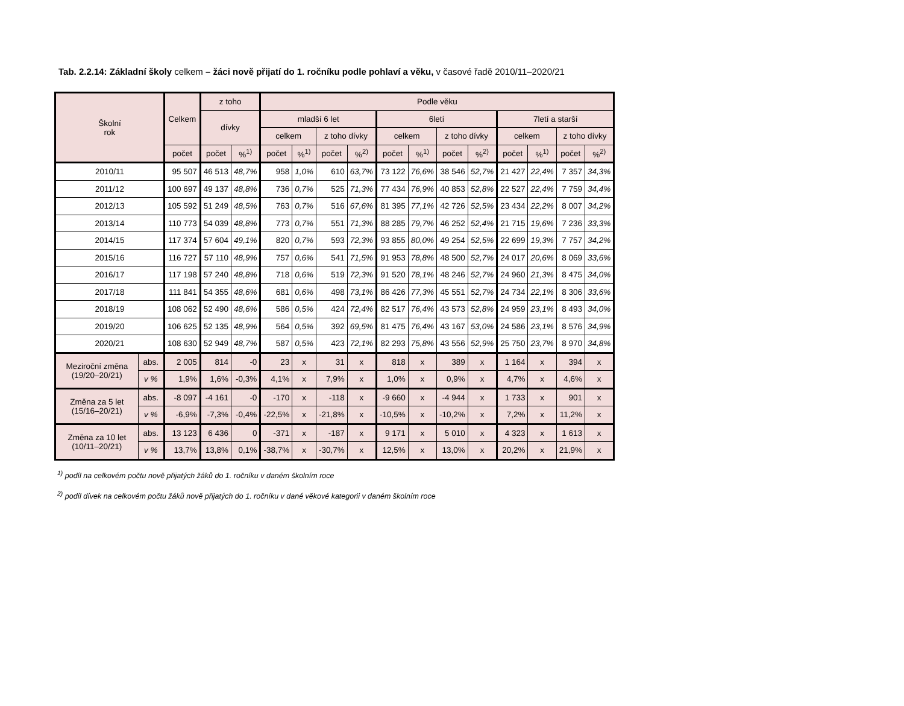Tab. 2.2.14: Základní školy celkem – žáci nově přijatí do 1. ročníku podle pohlaví a věku, v časové řadě 2010/11–2020/21
| Školní rok | | Celkem | z toho | | Podle věku | | | | | | | | | | | |
| --- | --- | --- | --- | --- | --- | --- | --- | --- | --- | --- | --- | --- | --- | --- | --- | --- |
| | | | dívky | | mladší 6 let | | | | 6letí | | | | 7letí a starší | | | |
| | | | | | celkem | | z toho dívky | | celkem | | z toho dívky | | celkem | | z toho dívky | |
| | | počet | počet | %<sup>1)</sup> | počet | %<sup>1)</sup> | počet | %<sup>2)</sup> | počet | %<sup>1)</sup> | počet | %<sup>2)</sup> | počet | %<sup>1)</sup> | počet | %<sup>2)</sup> |
| 2010/11 | | 95 507 | 46 513 | 48,7% | 958 | 1,0% | 610 | 63,7% | 73 122 | 76,6% | 38 546 | 52,7% | 21 427 | 22,4% | 7 357 | 34,3% |
| 2011/12 | | 100 697 | 49 137 | 48,8% | 736 | 0,7% | 525 | 71,3% | 77 434 | 76,9% | 40 853 | 52,8% | 22 527 | 22,4% | 7 759 | 34,4% |
| 2012/13 | | 105 592 | 51 249 | 48,5% | 763 | 0,7% | 516 | 67,6% | 81 395 | 77,1% | 42 726 | 52,5% | 23 434 | 22,2% | 8 007 | 34,2% |
| 2013/14 | | 110 773 | 54 039 | 48,8% | 773 | 0,7% | 551 | 71,3% | 88 285 | 79,7% | 46 252 | 52,4% | 21 715 | 19,6% | 7 236 | 33,3% |
| 2014/15 | | 117 374 | 57 604 | 49,1% | 820 | 0,7% | 593 | 72,3% | 93 855 | 80,0% | 49 254 | 52,5% | 22 699 | 19,3% | 7 757 | 34,2% |
| 2015/16 | | 116 727 | 57 110 | 48,9% | 757 | 0,6% | 541 | 71,5% | 91 953 | 78,8% | 48 500 | 52,7% | 24 017 | 20,6% | 8 069 | 33,6% |
| 2016/17 | | 117 198 | 57 240 | 48,8% | 718 | 0,6% | 519 | 72,3% | 91 520 | 78,1% | 48 246 | 52,7% | 24 960 | 21,3% | 8 475 | 34,0% |
| 2017/18 | | 111 841 | 54 355 | 48,6% | 681 | 0,6% | 498 | 73,1% | 86 426 | 77,3% | 45 551 | 52,7% | 24 734 | 22,1% | 8 306 | 33,6% |
| 2018/19 | | 108 062 | 52 490 | 48,6% | 586 | 0,5% | 424 | 72,4% | 82 517 | 76,4% | 43 573 | 52,8% | 24 959 | 23,1% | 8 493 | 34,0% |
| 2019/20 | | 106 625 | 52 135 | 48,9% | 564 | 0,5% | 392 | 69,5% | 81 475 | 76,4% | 43 167 | 53,0% | 24 586 | 23,1% | 8 576 | 34,9% |
| 2020/21 | | 108 630 | 52 949 | 48,7% | 587 | 0,5% | 423 | 72,1% | 82 293 | 75,8% | 43 556 | 52,9% | 25 750 | 23,7% | 8 970 | 34,8% |
| Meziroční změna (19/20–20/21) | abs. | 2 005 | 814 | -0 | 23 | x | 31 | x | 818 | x | 389 | x | 1 164 | x | 394 | x |
| | v % | 1,9% | 1,6% | -0,3% | 4,1% | x | 7,9% | x | 1,0% | x | 0,9% | x | 4,7% | x | 4,6% | x |
| Změna za 5 let (15/16–20/21) | abs. | -8 097 | -4 161 | -0 | -170 | x | -118 | x | -9 660 | x | -4 944 | x | 1 733 | x | 901 | x |
| | v % | -6,9% | -7,3% | -0,4% | -22,5% | x | -21,8% | x | -10,5% | x | -10,2% | x | 7,2% | x | 11,2% | x |
| Změna za 10 let (10/11–20/21) | abs. | 13 123 | 6 436 | 0 | -371 | x | -187 | x | 9 171 | x | 5 010 | x | 4 323 | x | 1 613 | x |
| | v % | 13,7% | 13,8% | 0,1% | -38,7% | x | -30,7% | x | 12,5% | x | 13,0% | x | 20,2% | x | 21,9% | x |
<sup>1)</sup> podíl na celkovém počtu nově přijatých žáků do 1. ročníku v daném školním roce
<sup>2)</sup> podíl dívek na celkovém počtu žáků nově přijatých do 1. ročníku v dané věkové kategorii v daném školním roce